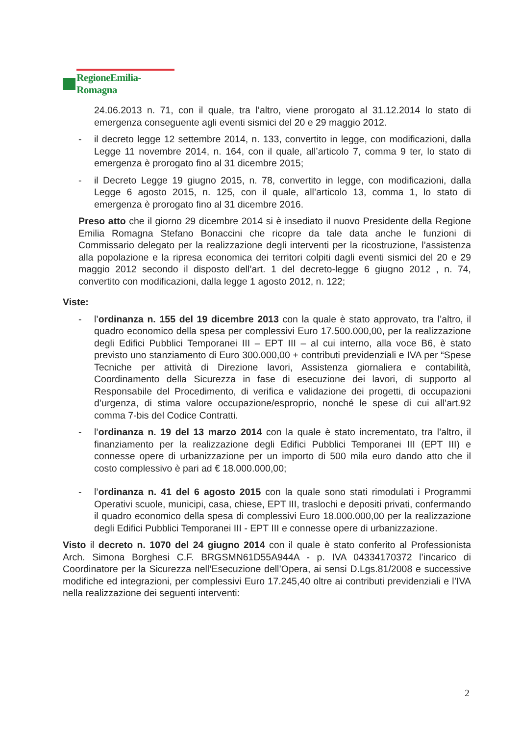RegioneEmilia-Romagna
24.06.2013 n. 71, con il quale, tra l’altro, viene prorogato al 31.12.2014 lo stato di emergenza conseguente agli eventi sismici del 20 e 29 maggio 2012.
- il decreto legge 12 settembre 2014, n. 133, convertito in legge, con modificazioni, dalla Legge 11 novembre 2014, n. 164, con il quale, all’articolo 7, comma 9 ter, lo stato di emergenza è prorogato fino al 31 dicembre 2015;
- il Decreto Legge 19 giugno 2015, n. 78, convertito in legge, con modificazioni, dalla Legge 6 agosto 2015, n. 125, con il quale, all’articolo 13, comma 1, lo stato di emergenza è prorogato fino al 31 dicembre 2016.
Preso atto che il giorno 29 dicembre 2014 si è insediato il nuovo Presidente della Regione Emilia Romagna Stefano Bonaccini che ricopre da tale data anche le funzioni di Commissario delegato per la realizzazione degli interventi per la ricostruzione, l’assistenza alla popolazione e la ripresa economica dei territori colpiti dagli eventi sismici del 20 e 29 maggio 2012 secondo il disposto dell’art. 1 del decreto-legge 6 giugno 2012 , n. 74, convertito con modificazioni, dalla legge 1 agosto 2012, n. 122;
Viste:
- l’ordinanza n. 155 del 19 dicembre 2013 con la quale è stato approvato, tra l’altro, il quadro economico della spesa per complessivi Euro 17.500.000,00, per la realizzazione degli Edifici Pubblici Temporanei III – EPT III – al cui interno, alla voce B6, è stato previsto uno stanziamento di Euro 300.000,00 + contributi previdenziali e IVA per “Spese Tecniche per attività di Direzione lavori, Assistenza giornaliera e contabilità, Coordinamento della Sicurezza in fase di esecuzione dei lavori, di supporto al Responsabile del Procedimento, di verifica e validazione dei progetti, di occupazioni d’urgenza, di stima valore occupazione/esproprio, nonché le spese di cui all’art.92 comma 7-bis del Codice Contratti.
- l’ordinanza n. 19 del 13 marzo 2014 con la quale è stato incrementato, tra l’altro, il finanziamento per la realizzazione degli Edifici Pubblici Temporanei III (EPT III) e connesse opere di urbanizzazione per un importo di 500 mila euro dando atto che il costo complessivo è pari ad € 18.000.000,00;
- l’ordinanza n. 41 del 6 agosto 2015 con la quale sono stati rimodulati i Programmi Operativi scuole, municipi, casa, chiese, EPT III, traslochi e depositi privati, confermando il quadro economico della spesa di complessivi Euro 18.000.000,00 per la realizzazione degli Edifici Pubblici Temporanei III - EPT III e connesse opere di urbanizzazione.
Visto il decreto n. 1070 del 24 giugno 2014 con il quale è stato conferito al Professionista Arch. Simona Borghesi C.F. BRGSMN61D55A944A - p. IVA 04334170372 l’incarico di Coordinatore per la Sicurezza nell’Esecuzione dell’Opera, ai sensi D.Lgs.81/2008 e successive modifiche ed integrazioni, per complessivi Euro 17.245,40 oltre ai contributi previdenziali e l’IVA nella realizzazione dei seguenti interventi:
2